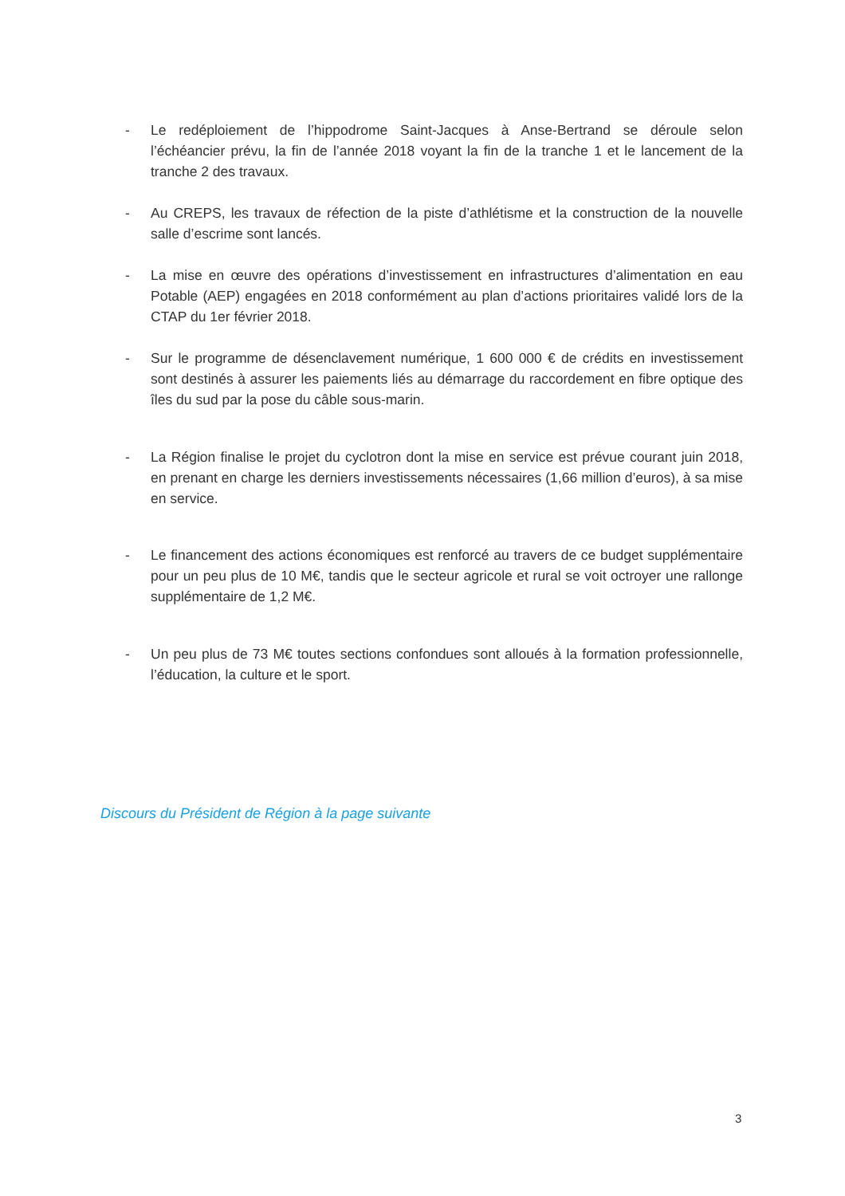- Le redéploiement de l’hippodrome Saint-Jacques à Anse-Bertrand se déroule selon l’échéancier prévu, la fin de l’année 2018 voyant la fin de la tranche 1 et le lancement de la tranche 2 des travaux.
- Au CREPS, les travaux de réfection de la piste d’athlétisme et la construction de la nouvelle salle d’escrime sont lancés.
- La mise en œuvre des opérations d’investissement en infrastructures d’alimentation en eau Potable (AEP) engagées en 2018 conformément au plan d’actions prioritaires validé lors de la CTAP du 1er février 2018.
- Sur le programme de désenclavement numérique, 1 600 000 € de crédits en investissement sont destinés à assurer les paiements liés au démarrage du raccordement en fibre optique des îles du sud par la pose du câble sous-marin.
- La Région finalise le projet du cyclotron dont la mise en service est prévue courant juin 2018, en prenant en charge les derniers investissements nécessaires (1,66 million d’euros), à sa mise en service.
- Le financement des actions économiques est renforcé au travers de ce budget supplémentaire pour un peu plus de 10 M€, tandis que le secteur agricole et rural se voit octroyer une rallonge supplémentaire de 1,2 M€.
- Un peu plus de 73 M€ toutes sections confondues sont alloués à la formation professionnelle, l’éducation, la culture et le sport.
Discours du Président de Région à la page suivante
3